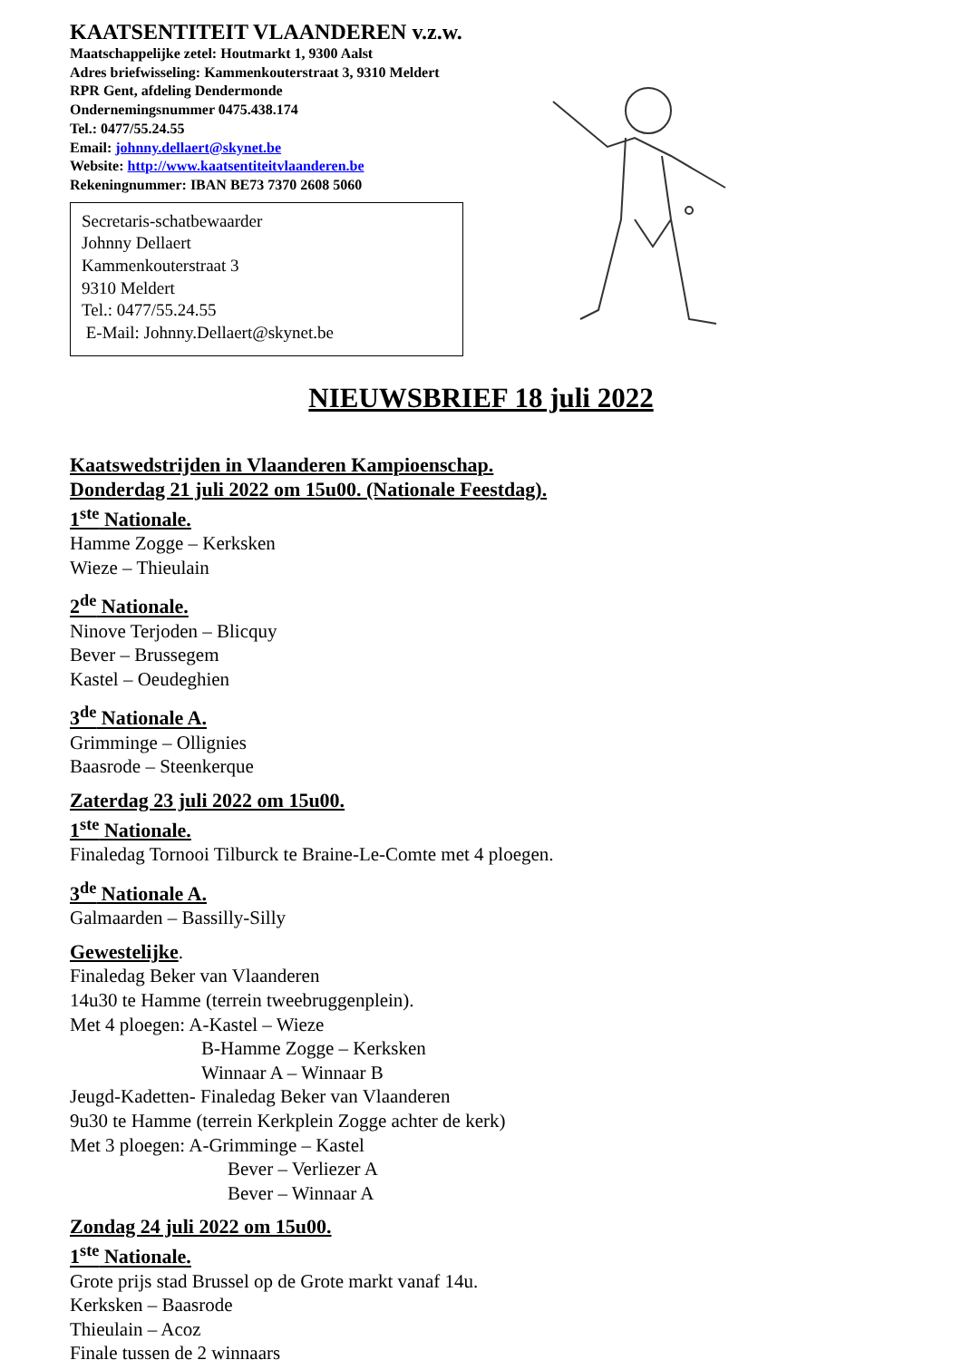KAATSENTITEIT VLAANDEREN v.z.w.
Maatschappelijke zetel: Houtmarkt 1, 9300 Aalst
Adres briefwisseling: Kammenkouterstraat 3, 9310 Meldert
RPR Gent, afdeling Dendermonde
Ondernemingsnummer 0475.438.174
Tel.: 0477/55.24.55
Email: johnny.dellaert@skynet.be
Website: http://www.kaatsentiteitvlaanderen.be
Rekeningnummer: IBAN BE73 7370 2608 5060
Secretaris-schatbewaarder
Johnny Dellaert
Kammenkouterstraat 3
9310 Meldert
Tel.: 0477/55.24.55
E-Mail: Johnny.Dellaert@skynet.be
NIEUWSBRIEF 18 juli 2022
Kaatswedstrijden in Vlaanderen Kampioenschap.
Donderdag 21 juli 2022 om 15u00. (Nationale Feestdag).
1<sup>ste</sup> Nationale.
Hamme Zogge – Kerksken
Wieze – Thieulain
2<sup>de</sup> Nationale.
Ninove Terjoden – Blicquy
Bever – Brussegem
Kastel – Oeudeghien
3<sup>de</sup> Nationale A.
Grimminge – Ollignies
Baasrode – Steenkerque
Zaterdag 23 juli 2022 om 15u00.
1<sup>ste</sup> Nationale.
Finaledag Tornooi Tilburck te Braine-Le-Comte met 4 ploegen.
3<sup>de</sup> Nationale A.
Galmaarden – Bassilly-Silly
Gewestelijke.
Finaledag Beker van Vlaanderen
14u30 te Hamme (terrein tweebruggenplein).
Met 4 ploegen: A-Kastel – Wieze
B-Hamme Zogge – Kerksken
Winnaar A – Winnaar B
Jeugd-Kadetten- Finaledag Beker van Vlaanderen
9u30 te Hamme (terrein Kerkplein Zogge achter de kerk)
Met 3 ploegen: A-Grimminge – Kastel
Bever – Verliezer A
Bever – Winnaar A
Zondag 24 juli 2022 om 15u00.
1<sup>ste</sup> Nationale.
Grote prijs stad Brussel op de Grote markt vanaf 14u.
Kerksken – Baasrode
Thieulain – Acoz
Finale tussen de 2 winnaars